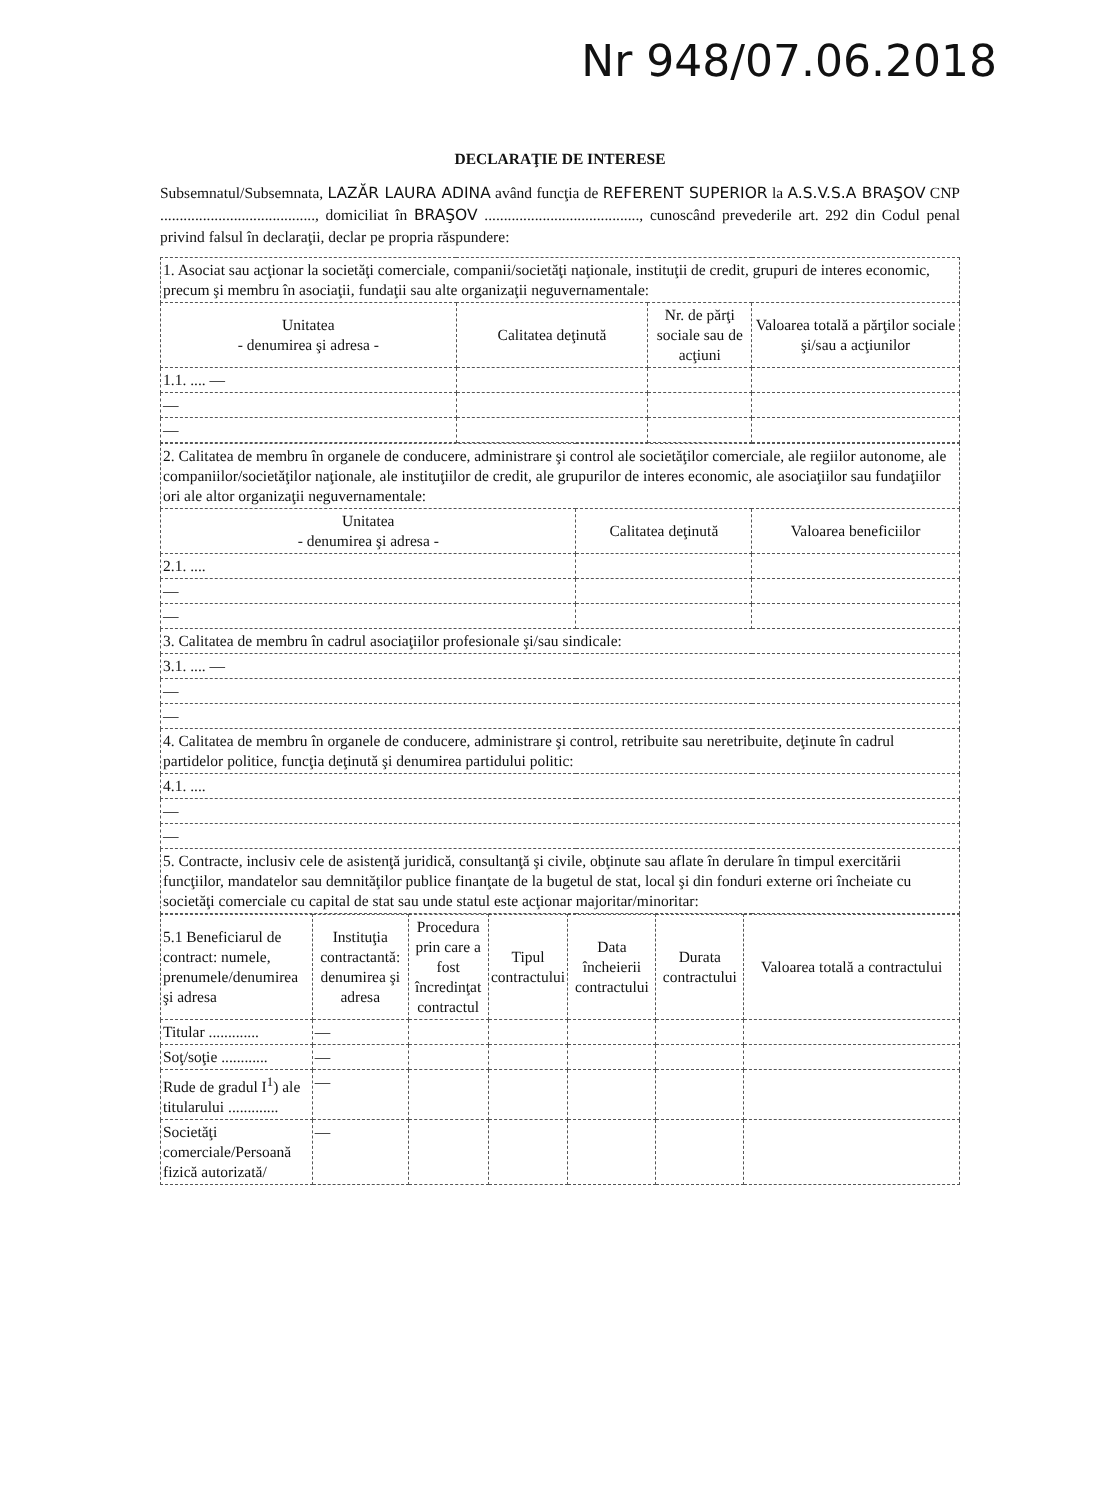Nr 948/07.06.2018
DECLARAŢIE DE INTERESE
Subsemnatul/Subsemnata, LAZĂR LAURA ADINA având funcţia de REFERENT SUPERIOR la A.S.V.S.A BRAŞOV CNP ........................................, domiciliat în BRAŞOV ........................................, cunoscând prevederile art. 292 din Codul penal privind falsul în declaraţii, declar pe propria răspundere:
| 1. Asociat sau acţionar la societăţi comerciale, companii/societăţi naţionale, instituţii de credit, grupuri de interes economic, precum şi membru în asociaţii, fundaţii sau alte organizaţii neguvernamentale: | | | |
| Unitatea - denumirea şi adresa - | Calitatea deţinută | Nr. de părţi sociale sau de acţiuni | Valoarea totală a părţilor sociale şi/sau a acţiunilor |
| 1.1. .... — | | | |
| — | | | |
| — | | | |
| 2. Calitatea de membru în organele de conducere, administrare şi control ale societăţilor comerciale, ale regiilor autonome, ale companiilor/societăţilor naţionale, ale instituţiilor de credit, ale grupurilor de interes economic, ale asociaţiilor sau fundaţiilor ori ale altor organizaţii neguvernamentale: | | |
| Unitatea - denumirea şi adresa - | Calitatea deţinută | Valoarea beneficiilor |
| 2.1. .... | | |
| — | | |
| — | | |
| 3. Calitatea de membru în cadrul asociaţiilor profesionale şi/sau sindicale: | | |
| 3.1. .... — | | |
| — | | |
| — | | |
| 4. Calitatea de membru în organele de conducere, administrare şi control, retribuite sau neretribuite, deţinute în cadrul partidelor politice, funcţia deţinută şi denumirea partidului politic: | | |
| 4.1. .... | | |
| — | | |
| — | | |
| 5. Contracte, inclusiv cele de asistenţă juridică, consultanţă şi civile, obţinute sau aflate în derulare în timpul exercitării funcţiilor, mandatelor sau demnităţilor publice finanţate de la bugetul de stat, local şi din fonduri externe ori încheiate cu societăţi comerciale cu capital de stat sau unde statul este acţionar majoritar/minoritar: | | |
| 5.1 Beneficiarul de contract: numele, prenumele/denumirea şi adresa | Instituţia contractantă: denumirea şi adresa | Procedura prin care a fost încredinţat contractul | Tipul contractului | Data încheierii contractului | Durata contractului | Valoarea totală a contractului |
| --- | --- | --- | --- | --- | --- | --- |
| Titular ............. | — | | | | | |
| Soţ/soţie ............ | — | | | | | |
| Rude de gradul I<sup>1</sup>) ale titularului ............. | — | | | | | |
| Societăţi comerciale/Persoană fizică autorizată/ | — | | | | | |